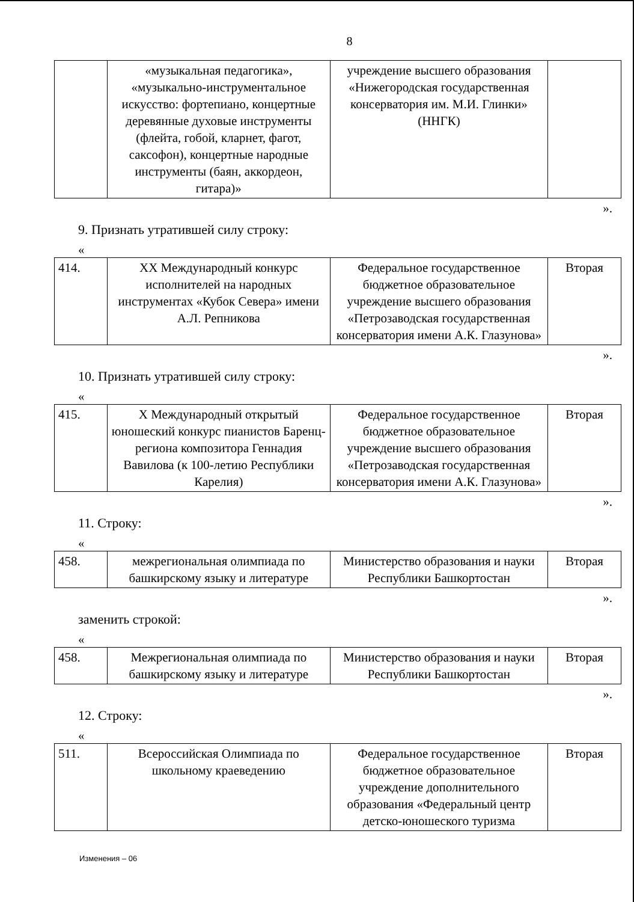8
| | «музыкальная педагогика», «музыкально-инструментальное искусство: фортепиано, концертные деревянные духовые инструменты (флейта, гобой, кларнет, фагот, саксофон), концертные народные инструменты (баян, аккордеон, гитара)» | учреждение высшего образования «Нижегородская государственная консерватория им. М.И. Глинки» (ННГК) | |
».
9. Признать утратившей силу строку:
«
| 414. | XX Международный конкурс исполнителей на народных инструментах «Кубок Севера» имени А.Л. Репникова | Федеральное государственное бюджетное образовательное учреждение высшего образования «Петрозаводская государственная консерватория имени А.К. Глазунова» | Вторая |
».
10. Признать утратившей силу строку:
«
| 415. | X Международный открытый юношеский конкурс пианистов Баренц-региона композитора Геннадия Вавилова (к 100-летию Республики Карелия) | Федеральное государственное бюджетное образовательное учреждение высшего образования «Петрозаводская государственная консерватория имени А.К. Глазунова» | Вторая |
».
11. Строку:
«
| 458. | межрегиональная олимпиада по башкирскому языку и литературе | Министерство образования и науки Республики Башкортостан | Вторая |
».
заменить строкой:
«
| 458. | Межрегиональная олимпиада по башкирскому языку и литературе | Министерство образования и науки Республики Башкортостан | Вторая |
».
12. Строку:
«
| 511. | Всероссийская Олимпиада по школьному краеведению | Федеральное государственное бюджетное образовательное учреждение дополнительного образования «Федеральный центр детско-юношеского туризма | Вторая |
Изменения – 06